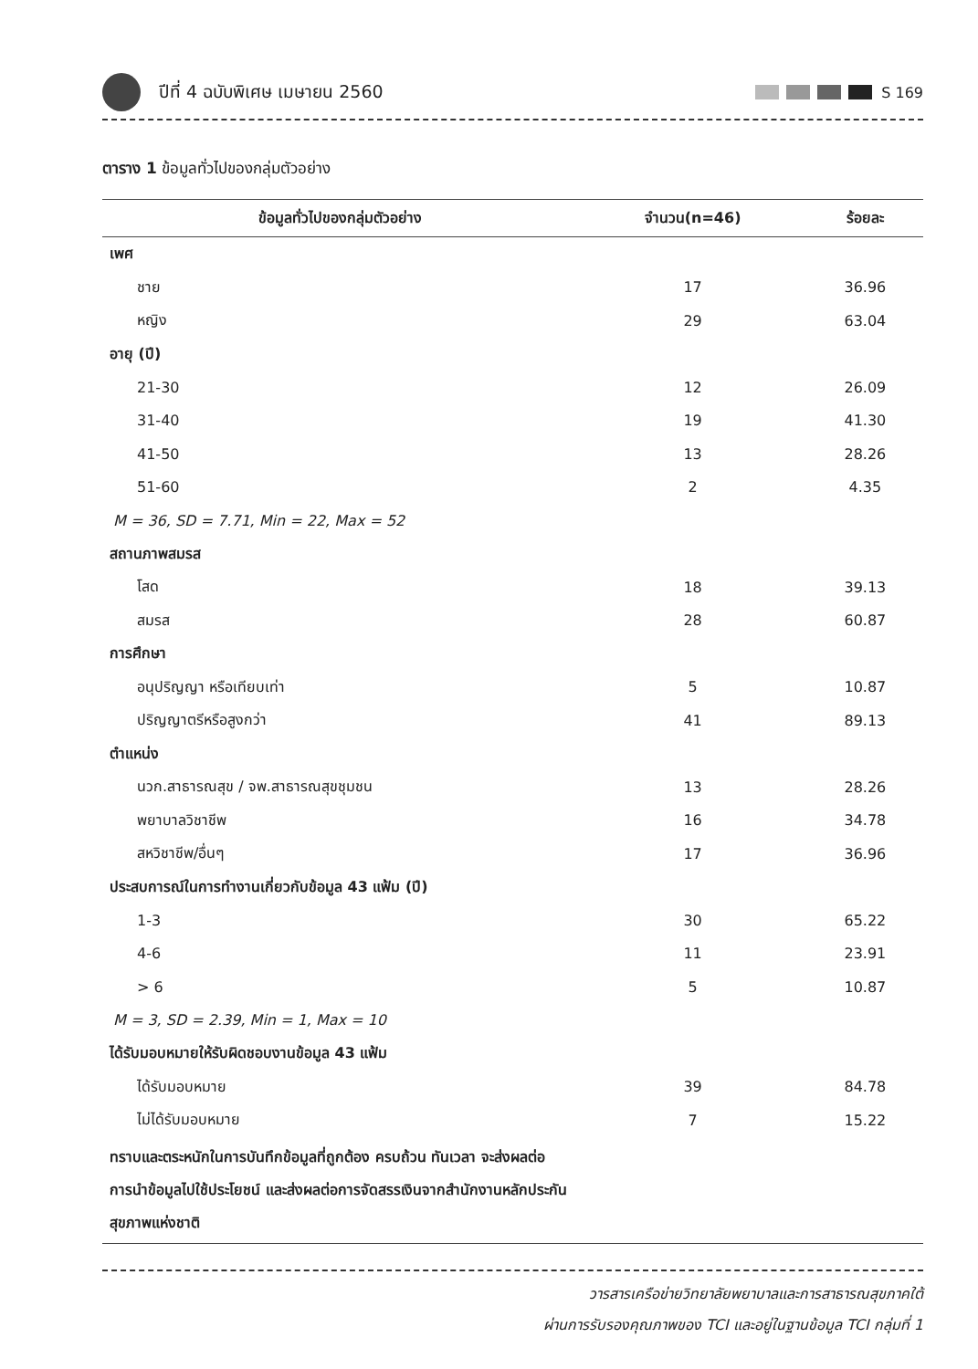ปีที่ 4 ฉบับพิเศษ เมษายน 2560
S 169
ตาราง 1 ข้อมูลทั่วไปของกลุ่มตัวอย่าง
| ข้อมูลทั่วไปของกลุ่มตัวอย่าง | จำนวน(n=46) | ร้อยละ |
| --- | --- | --- |
| เพศ | | |
| ชาย | 17 | 36.96 |
| หญิง | 29 | 63.04 |
| อายุ (ปี) | | |
| 21-30 | 12 | 26.09 |
| 31-40 | 19 | 41.30 |
| 41-50 | 13 | 28.26 |
| 51-60 | 2 | 4.35 |
| M = 36, SD = 7.71, Min = 22, Max = 52 | | |
| สถานภาพสมรส | | |
| โสด | 18 | 39.13 |
| สมรส | 28 | 60.87 |
| การศึกษา | | |
| อนุปริญญา หรือเทียบเท่า | 5 | 10.87 |
| ปริญญาตรีหรือสูงกว่า | 41 | 89.13 |
| ตำแหน่ง | | |
| นวก.สาธารณสุข / จพ.สาธารณสุขชุมชน | 13 | 28.26 |
| พยาบาลวิชาชีพ | 16 | 34.78 |
| สหวิชาชีพ/อื่นๆ | 17 | 36.96 |
| ประสบการณ์ในการทำงานเกี่ยวกับข้อมูล 43 แฟ้ม (ปี) | | |
| 1-3 | 30 | 65.22 |
| 4-6 | 11 | 23.91 |
| > 6 | 5 | 10.87 |
| M = 3, SD = 2.39, Min = 1, Max = 10 | | |
| ได้รับมอบหมายให้รับผิดชอบงานข้อมูล 43 แฟ้ม | | |
| ได้รับมอบหมาย | 39 | 84.78 |
| ไม่ได้รับมอบหมาย | 7 | 15.22 |
| ทราบและตระหนักในการบันทึกข้อมูลที่ถูกต้อง ครบถ้วน ทันเวลา จะส่งผลต่อการนำข้อมูลไปใช้ประโยชน์ และส่งผลต่อการจัดสรรเงินจากสำนักงานหลักประกันสุขภาพแห่งชาติ | | |
วารสารเครือข่ายวิทยาลัยพยาบาลและการสาธารณสุขภาคใต้
ผ่านการรับรองคุณภาพของ TCI และอยู่ในฐานข้อมูล TCI กลุ่มที่ 1